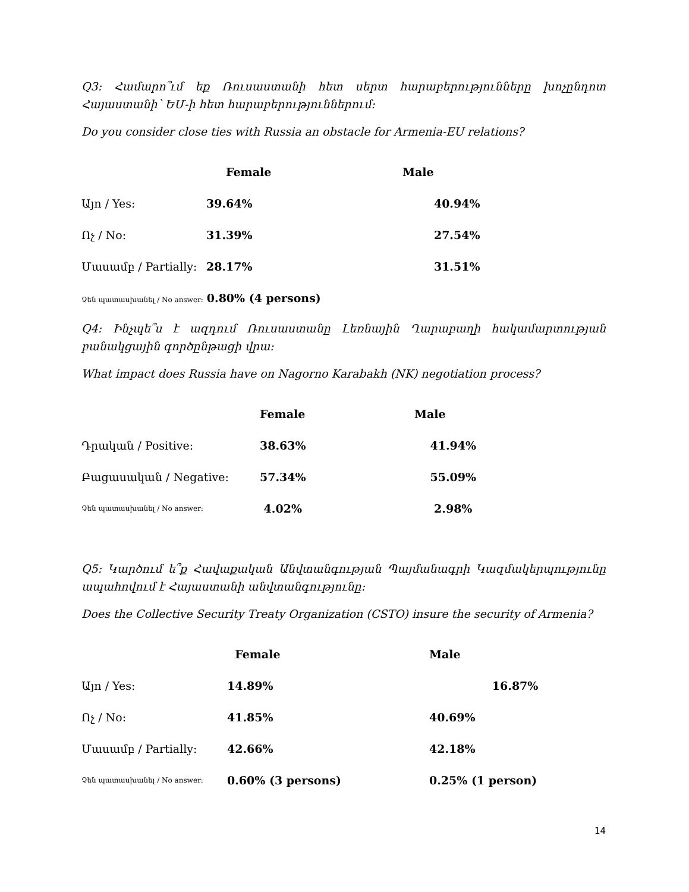Q3: Համարո՞ւմ եք Ռուսաստանի հետ սերտ հարաբերությունները խոչընդոտ Հայաստանի՝ ԵՄ-ի հետ հարաբերություններում:
Do you consider close ties with Russia an obstacle for Armenia-EU relations?
| | Female | Male |
| --- | --- | --- |
| Այո / Yes: | 39.64% | 40.94% |
| Ոչ / No: | 31.39% | 27.54% |
| Մասամբ / Partially: | 28.17% | 31.51% |
| Չեն պատասխանել / No answer: 0.80% (4 persons) | | |
Q4: Ինչպե՞ս է ազդում Ռուսաստանը Լեռնային Ղարաբաղի հակամարտության բանակցային գործընթացի վրա:
What impact does Russia have on Nagorno Karabakh (NK) negotiation process?
| | Female | Male |
| --- | --- | --- |
| Դրական / Positive: | 38.63% | 41.94% |
| Բացասական / Negative: | 57.34% | 55.09% |
| Չեն պատասխանել / No answer: | 4.02% | 2.98% |
Q5: Կարծում ե՞ք Հավաքական Անվտանգության Պայմանագրի Կազմակերպությունը ապահովում է Հայաստանի անվտանգությունը:
Does the Collective Security Treaty Organization (CSTO) insure the security of Armenia?
| | Female | Male |
| --- | --- | --- |
| Այո / Yes: | 14.89% | 16.87% |
| Ոչ / No: | 41.85% | 40.69% |
| Մասամբ / Partially: | 42.66% | 42.18% |
| Չեն պատասխանել / No answer: | 0.60% (3 persons) | 0.25% (1 person) |
14